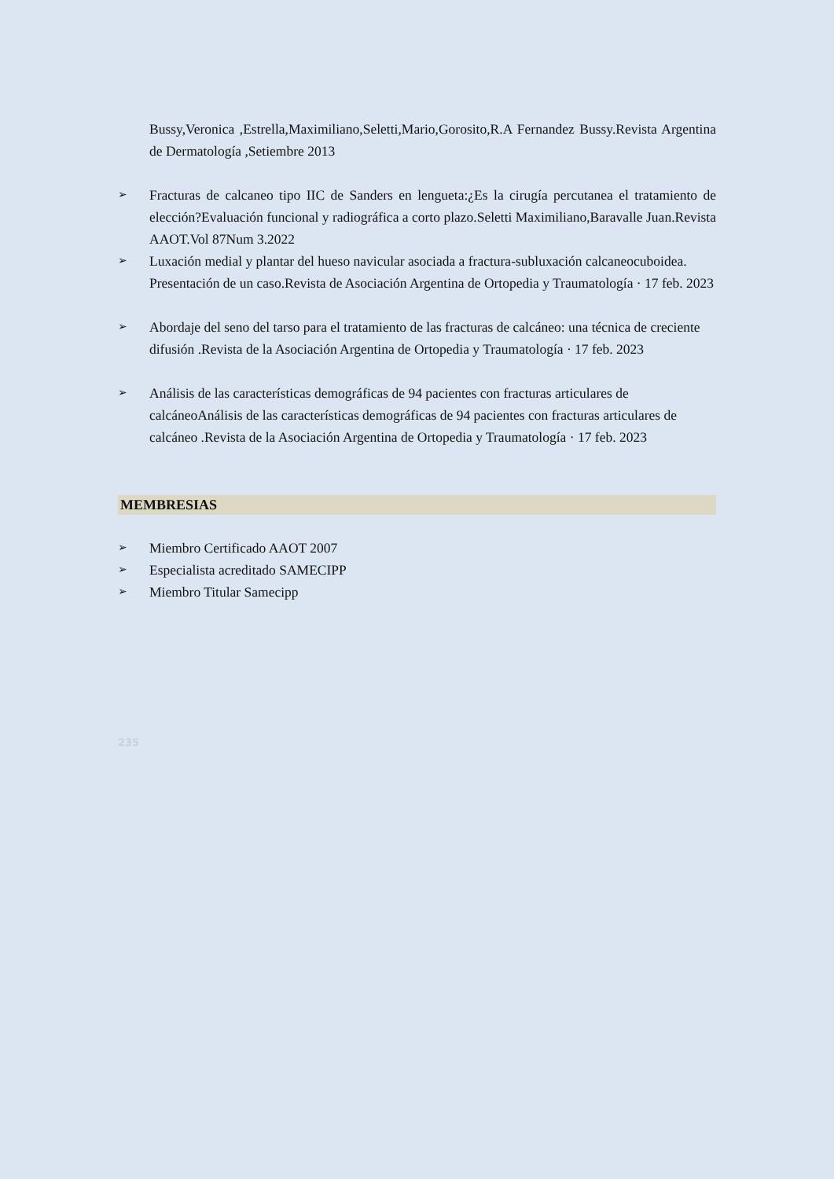Bussy,Veronica ,Estrella,Maximiliano,Seletti,Mario,Gorosito,R.A Fernandez Bussy.Revista Argentina de Dermatología ,Setiembre 2013
➢ Fracturas de calcaneo tipo IIC de Sanders en lengueta:¿Es la cirugía percutanea el tratamiento de elección?Evaluación funcional y radiográfica a corto plazo.Seletti Maximiliano,Baravalle Juan.Revista AAOT.Vol 87Num 3.2022
➢ Luxación medial y plantar del hueso navicular asociada a fractura-subluxación calcaneocuboidea. Presentación de un caso.Revista de Asociación Argentina de Ortopedia y Traumatología · 17 feb. 2023
➢ Abordaje del seno del tarso para el tratamiento de las fracturas de calcáneo: una técnica de creciente difusión .Revista de la Asociación Argentina de Ortopedia y Traumatología · 17 feb. 2023
➢ Análisis de las características demográficas de 94 pacientes con fracturas articulares de calcáneoAnálisis de las características demográficas de 94 pacientes con fracturas articulares de calcáneo .Revista de la Asociación Argentina de Ortopedia y Traumatología · 17 feb. 2023
MEMBRESIAS
➢ Miembro Certificado AAOT 2007
➢ Especialista acreditado SAMECIPP
➢ Miembro Titular Samecipp
235